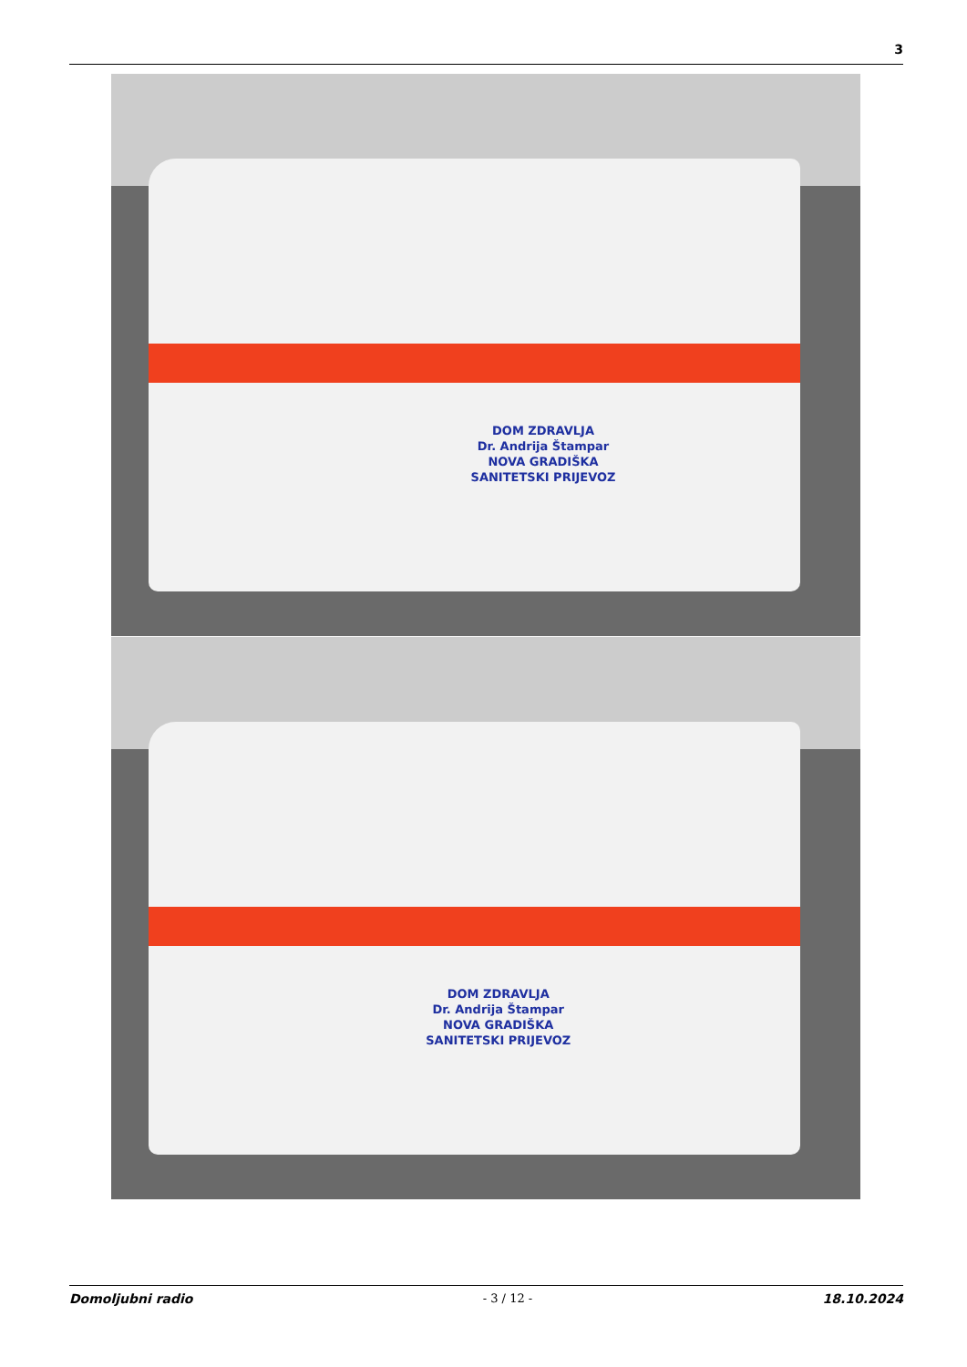3
DOM ZDRAVLJA
Dr. Andrija Štampar
NOVA GRADIŠKA
SANITETSKI PRIJEVOZ
DOM ZDRAVLJA
Dr. Andrija Štampar
NOVA GRADIŠKA
SANITETSKI PRIJEVOZ
Domoljubni radio - 3 / 12 - 18.10.2024